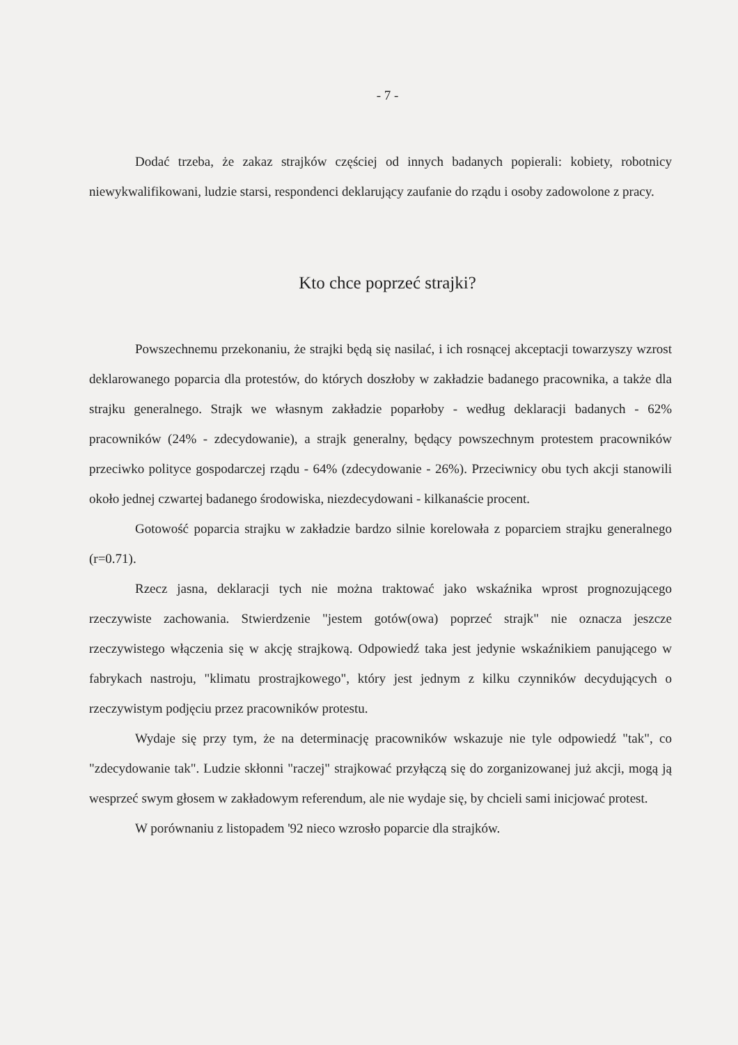- 7 -
Dodać trzeba, że zakaz strajków częściej od innych badanych popierali: kobiety, robotnicy niewykwalifikowani, ludzie starsi, respondenci deklarujący zaufanie do rządu i osoby zadowolone z pracy.
Kto chce poprzeć strajki?
Powszechnemu przekonaniu, że strajki będą się nasilać, i ich rosnącej akceptacji towarzyszy wzrost deklarowanego poparcia dla protestów, do których doszłoby w zakładzie badanego pracownika, a także dla strajku generalnego. Strajk we własnym zakładzie poparłoby - według deklaracji badanych - 62% pracowników (24% - zdecydowanie), a strajk generalny, będący powszechnym protestem pracowników przeciwko polityce gospodarczej rządu - 64% (zdecydowanie - 26%). Przeciwnicy obu tych akcji stanowili około jednej czwartej badanego środowiska, niezdecydowani - kilkanaście procent.
Gotowość poparcia strajku w zakładzie bardzo silnie korelowała z poparciem strajku generalnego (r=0.71).
Rzecz jasna, deklaracji tych nie można traktować jako wskaźnika wprost prognozującego rzeczywiste zachowania. Stwierdzenie "jestem gotów(owa) poprzeć strajk" nie oznacza jeszcze rzeczywistego włączenia się w akcję strajkową. Odpowiedź taka jest jedynie wskaźnikiem panującego w fabrykach nastroju, "klimatu prostrajkowego", który jest jednym z kilku czynników decydujących o rzeczywistym podjęciu przez pracowników protestu.
Wydaje się przy tym, że na determinację pracowników wskazuje nie tyle odpowiedź "tak", co "zdecydowanie tak". Ludzie skłonni "raczej" strajkować przyłączą się do zorganizowanej już akcji, mogą ją wesprzeć swym głosem w zakładowym referendum, ale nie wydaje się, by chcieli sami inicjować protest.
W porównaniu z listopadem '92 nieco wzrosło poparcie dla strajków.